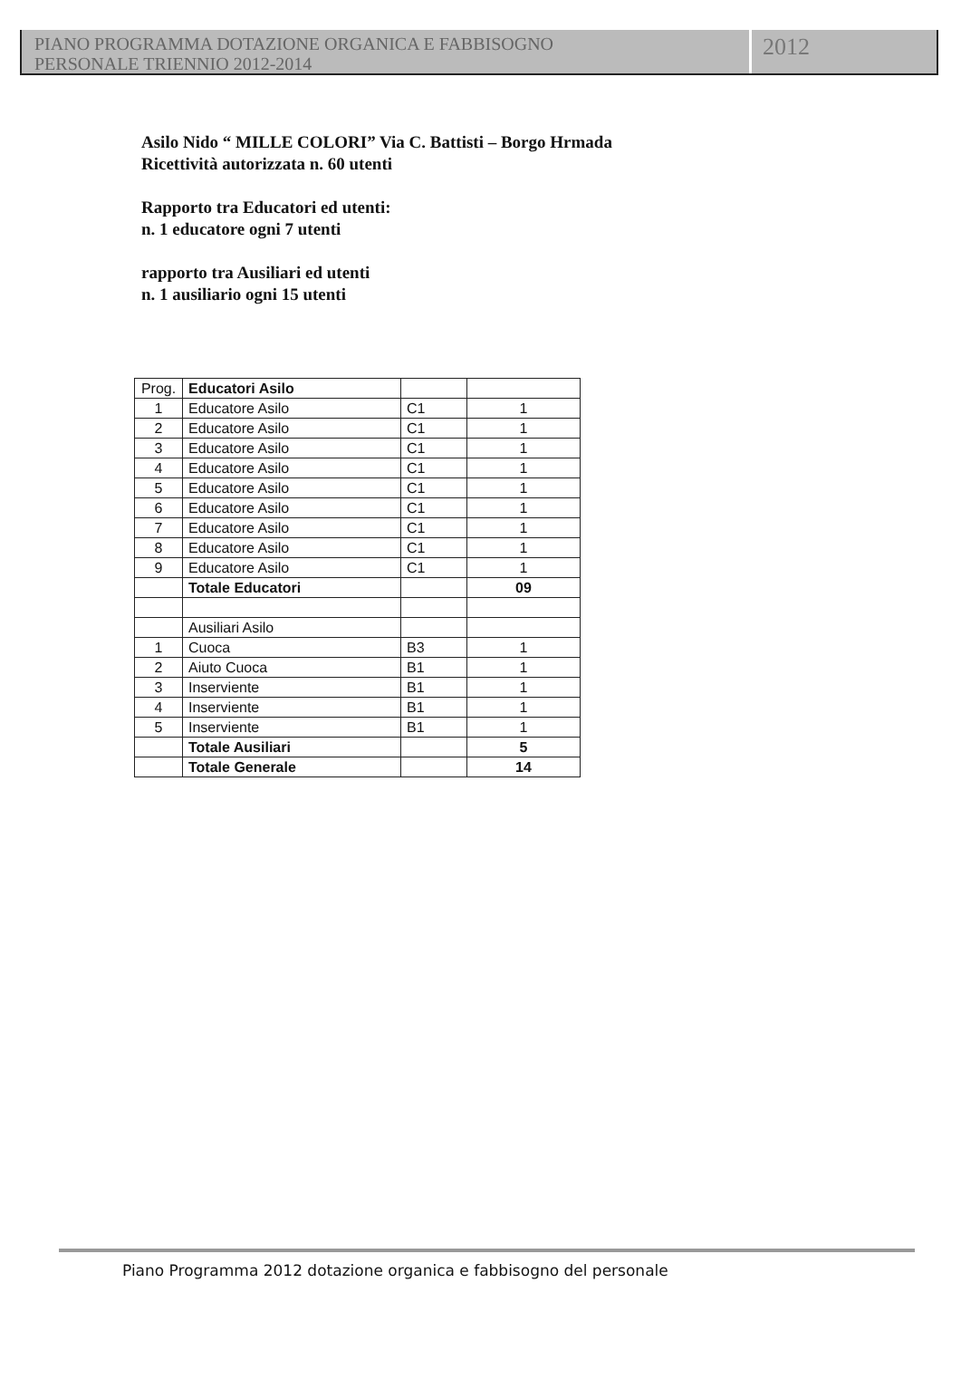PIANO PROGRAMMA DOTAZIONE ORGANICA E FABBISOGNO
PERSONALE TRIENNIO 2012-2014
2012
Asilo Nido “ MILLE COLORI” Via C. Battisti – Borgo Hrmada
Ricettività autorizzata n. 60 utenti
Rapporto tra Educatori ed utenti:
n. 1 educatore ogni 7 utenti
rapporto tra Ausiliari ed utenti
n. 1 ausiliario ogni 15 utenti
| Prog. | Educatori Asilo | | |
| 1 | Educatore Asilo | C1 | 1 |
| 2 | Educatore Asilo | C1 | 1 |
| 3 | Educatore Asilo | C1 | 1 |
| 4 | Educatore Asilo | C1 | 1 |
| 5 | Educatore Asilo | C1 | 1 |
| 6 | Educatore Asilo | C1 | 1 |
| 7 | Educatore Asilo | C1 | 1 |
| 8 | Educatore Asilo | C1 | 1 |
| 9 | Educatore Asilo | C1 | 1 |
| | Totale Educatori | | 09 |
| | Ausiliari Asilo | | |
| 1 | Cuoca | B3 | 1 |
| 2 | Aiuto Cuoca | B1 | 1 |
| 3 | Inserviente | B1 | 1 |
| 4 | Inserviente | B1 | 1 |
| 5 | Inserviente | B1 | 1 |
| | Totale Ausiliari | | 5 |
| | Totale Generale | | 14 |
Piano Programma 2012 dotazione organica e fabbisogno del personale